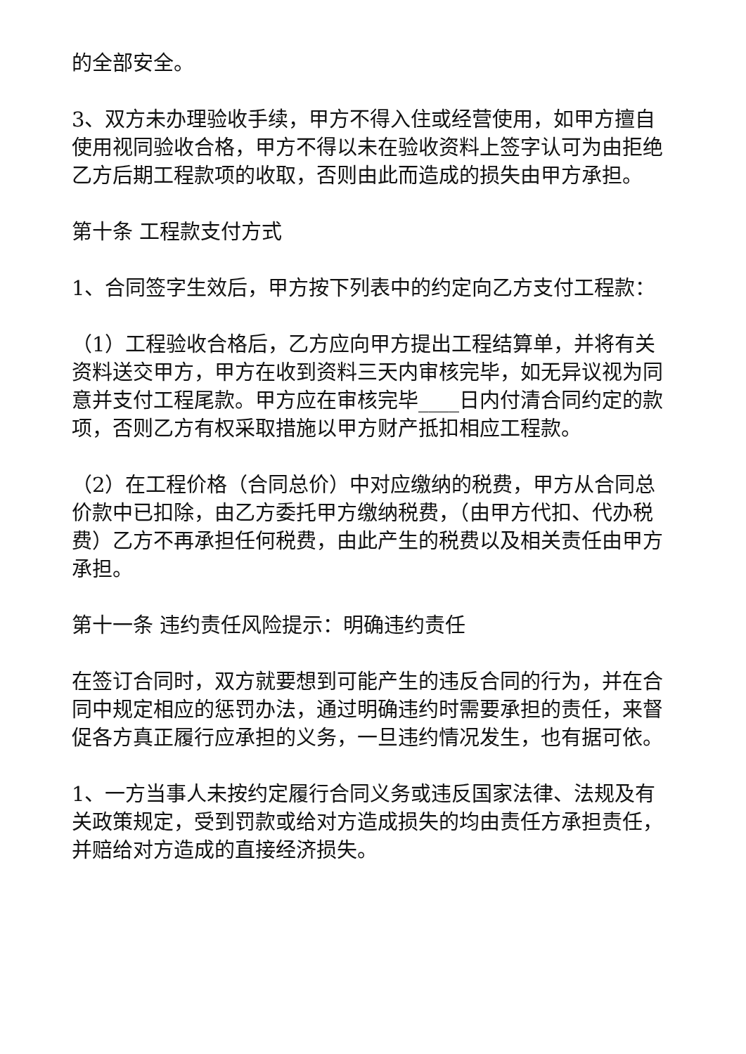的全部安全。
3、双方未办理验收手续，甲方不得入住或经营使用，如甲方擅自使用视同验收合格，甲方不得以未在验收资料上签字认可为由拒绝乙方后期工程款项的收取，否则由此而造成的损失由甲方承担。
第十条 工程款支付方式
1、合同签字生效后，甲方按下列表中的约定向乙方支付工程款：
（1）工程验收合格后，乙方应向甲方提出工程结算单，并将有关资料送交甲方，甲方在收到资料三天内审核完毕，如无异议视为同意并支付工程尾款。甲方应在审核完毕____日内付清合同约定的款项，否则乙方有权采取措施以甲方财产抵扣相应工程款。
（2）在工程价格（合同总价）中对应缴纳的税费，甲方从合同总价款中已扣除，由乙方委托甲方缴纳税费，（由甲方代扣、代办税费）乙方不再承担任何税费，由此产生的税费以及相关责任由甲方承担。
第十一条 违约责任风险提示：明确违约责任
在签订合同时，双方就要想到可能产生的违反合同的行为，并在合同中规定相应的惩罚办法，通过明确违约时需要承担的责任，来督促各方真正履行应承担的义务，一旦违约情况发生，也有据可依。
1、一方当事人未按约定履行合同义务或违反国家法律、法规及有关政策规定，受到罚款或给对方造成损失的均由责任方承担责任，并赔给对方造成的直接经济损失。